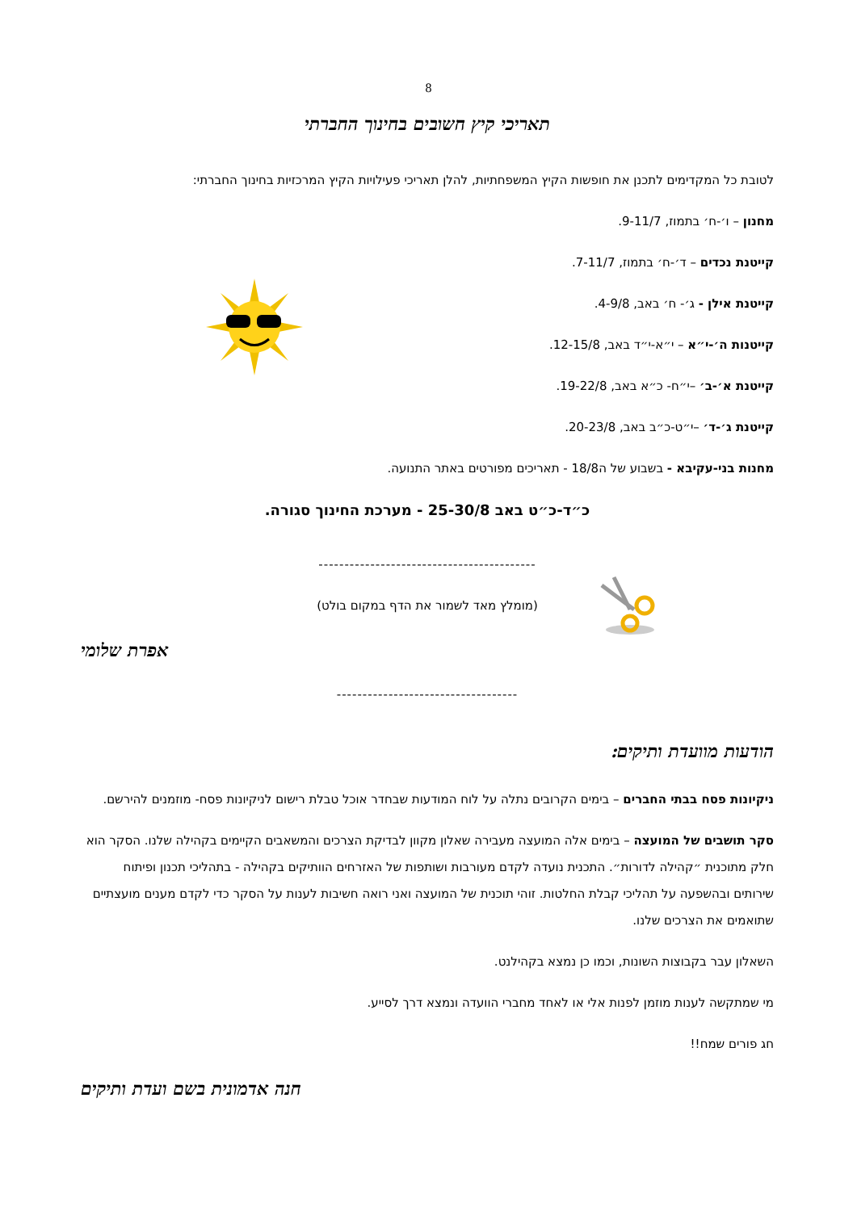8
תאריכי קיץ חשובים בחינוך החברתי
לטובת כל המקדימים לתכנן את חופשות הקיץ המשפחתיות, להלן תאריכי פעילויות הקיץ המרכזיות בחינוך החברתי:
מחנון – ו׳-ח׳ בתמוז, 9-11/7.
קייטנת נכדים – ד׳-ח׳ בתמוז, 7-11/7.
קייטנת אילן - ג׳- ח׳ באב, 4-9/8.
קייטנות ה׳-י״א – י״א-י״ד באב, 12-15/8.
קייטנת א׳-ב׳ –י״ח- כ״א באב, 19-22/8.
קייטנת ג׳-ד׳ –י״ט-כ״ב באב, 20-23/8.
מחנות בני-עקיבא - בשבוע של ה18/8 - תאריכים מפורטים באתר התנועה.
כ״ד-כ״ט באב 25-30/8 - מערכת החינוך סגורה.
------------------------------------------
(מומלץ מאד לשמור את הדף במקום בולט)
אפרת שלומי
-----------------------------------
הודעות מוועדת ותיקים:
ניקיונות פסח בבתי החברים – בימים הקרובים נתלה על לוח המודעות שבחדר אוכל טבלת רישום לניקיונות פסח- מוזמנים להירשם.
סקר תושבים של המועצה – בימים אלה המועצה מעבירה שאלון מקוון לבדיקת הצרכים והמשאבים הקיימים בקהילה שלנו. הסקר הוא חלק מתוכנית ״קהילה לדורות״. התכנית נועדה לקדם מעורבות ושותפות של האזרחים הוותיקים בקהילה - בתהליכי תכנון ופיתוח שירותים ובהשפעה על תהליכי קבלת החלטות. זוהי תוכנית של המועצה ואני רואה חשיבות לענות על הסקר כדי לקדם מענים מועצתיים שתואמים את הצרכים שלנו.
השאלון עבר בקבוצות השונות, וכמו כן נמצא בקהילנט.
מי שמתקשה לענות מוזמן לפנות אלי או לאחד מחברי הוועדה ונמצא דרך לסייע.
חג פורים שמח!!
חנה אדמונית בשם ועדת ותיקים